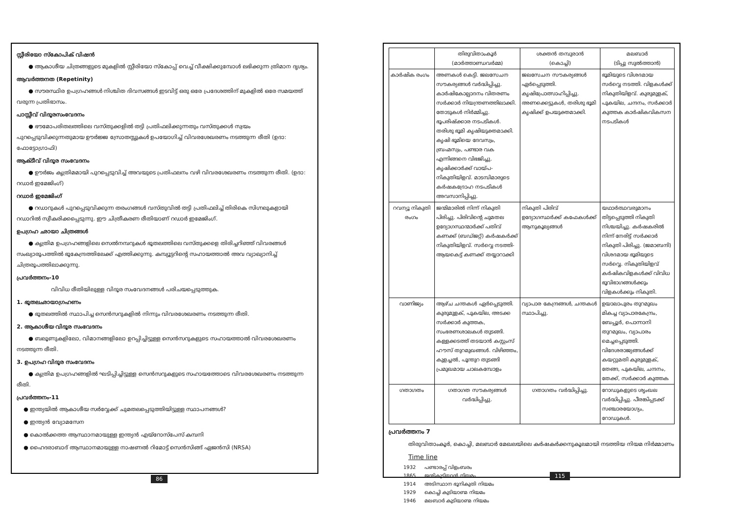സ്റ്റീരിയോ സ്കോപിക് വിഷൻ
● ആകാശീയ ചിത്രങ്ങളുടെ മുകളിൽ സ്റ്റീരിയോ സ്കോപ്പ് വെച്ച് വീക്ഷിക്കുമ്പോൾ ലഭിക്കുന്ന ത്രിമാന ദൃശ്യം.
ആവർത്തനത (Repetinity)
● സൗരസ്ഥിര ഉപഗ്രഹങ്ങൾ നിശ്ചിത ദിവസങ്ങൾ ഇടവിട്ട് ഒരു ഒരേ പ്രദേശത്തിന് മുകളിൽ ഒരേ സമയത്ത് വരുന്ന പ്രതിഭാസം.
പാസ്സീവ് വിദൂരസംവേദനം
● ഭൗമോപരിതലത്തിലെ വസ്തുക്കളിൽ തട്ടി പ്രതിഫലിക്കുന്നതും വസ്തുക്കൾ സ്വയം പുറപ്പെടുവിക്കുന്നതുമായ ഊർജ്ജ സ്രോതസ്സുകൾ ഉപയോഗിച്ച് വിവരശേഖരണം നടത്തുന്ന രീതി (ഉദാ: ഫോട്ടോഗ്രാഫി)
ആക്ടീവ് വിദൂര സംവേദനം
● ഊർജം കൃത്രിമമായി പുറപ്പെടുവിച്ച് അവയുടെ പ്രതിഫലനം വഴി വിവരശേഖരണം നടത്തുന്ന രീതി. (ഉദാ: റഡാർ ഇമേജിംഗ്)
റഡാർ ഇമേജിംഗ്
● റഡാറുകൾ പുറപ്പെടുവിക്കുന്ന തരംഗങ്ങൾ വസ്തുവിൽ തട്ടി പ്രതിഫലിച്ച് തിരികെ സിഗ്നലുകളായി റഡാറിൽ സ്വീകരിക്കപ്പെടുന്നു. ഈ ചിത്രീകരണ രീതിയാണ് റഡാർ ഇമേജിംഗ്.
ഉപഗ്രഹ ഛായാ ചിത്രങ്ങൾ
● കൃത്രിമ ഉപഗ്രഹങ്ങളിലെ സെൽനമ്പറുകൾ ഭൂതലത്തിലെ വസ്തുക്കളെ തിരിച്ചറിഞ്ഞ് വിവരങ്ങൾ സംഖ്യാരൂപത്തിൽ ഭൂകേന്ദ്രത്തിലേക്ക് എത്തിക്കുന്നു. കമ്പ്യൂട്ടറിന്റെ സഹായത്താൽ അവ വ്യാഖ്യാനിച്ച് ചിത്രരൂപത്തിലാക്കുന്നു.
പ്രവർത്തനം-10
വിവിധ രീതിയിലുള്ള വിദൂര സംവേദനങ്ങൾ പരിചയപ്പെടുത്തുക.
1. ഭൂതലഛായാഗ്രഹണം
● ഭൂതലത്തിൽ സ്ഥാപിച്ച സെൻസറുകളിൽ നിന്നും വിവരശേഖരണം നടത്തുന്ന രീതി.
2. ആകാശീയ വിദൂര സംവേദനം
● ബലൂണുകളിലോ, വിമാനങ്ങളിലോ ഉറപ്പിച്ചിട്ടുള്ള സെൻസറുകളുടെ സഹായത്താൽ വിവരശേഖരണം നടത്തുന്ന രീതി.
3. ഉപഗ്രഹ വിദൂര സംവേദനം
● കൃത്രിമ ഉപഗ്രഹങ്ങളിൽ ഘടിപ്പിച്ചിട്ടുള്ള സെൻസറുകളുടെ സഹായത്തോടെ വിവരശേഖരണം നടത്തുന്ന രീതി.
പ്രവർത്തനം-11
● ഇന്ത്യയിൽ ആകാശീയ സർവ്വേക്ക് ചുമതലപ്പെടുത്തിയിട്ടുള്ള സ്ഥാപനങ്ങൾ?
● ഇന്ത്യൻ വ്യോമസേന
● കൊൽക്കത്ത ആസ്ഥാനമായുള്ള ഇന്ത്യൻ എയ്റോസ്പേസ് കമ്പനി
● ഹൈദരാബാദ് ആസ്ഥാനമായുള്ള നാഷണൽ റിമോട്ട് സെൻസിങ്ങ് ഏജൻസി (NRSA)
86
| | തിരുവിതാംകൂർ (മാർത്താണ്ഡവർമ്മ) | ശക്തൻ തമ്പുരാൻ (കൊച്ചി) | മലബാർ (ടിപ്പു സുൽത്താൻ) |
| കാർഷിക രംഗം | അണകൾ കെട്ടി. ജലസേചന സൗകര്യങ്ങൾ വർദ്ധിപ്പിച്ചു. കാർഷികോല്പാദനം വിതരണം സർക്കാർ നിയന്ത്രണത്തിലാക്കി. തോടുകൾ നിർമ്മിച്ചു. ഭൂപരിഷ്ക്കാര നടപടികൾ. തരിശു ഭൂമി കൃഷിയുക്തമാക്കി. കൃഷി ഭൂമിയെ ദേവസ്വം, ബ്രഹ്മസ്വം, പണ്ടാര വക എന്നിങ്ങനെ വിഭജിച്ചു. കൃഷിക്കാർക്ക് വായ്പ-നികുതിയിളവ്. മാടമ്പിമാരുടെ കർഷകദ്രോഹ നടപടികൾ അവസാനിപ്പിച്ചു. | ജലസേചന സൗകര്യങ്ങൾ ഏർപ്പെടുത്തി. കൃഷിപ്രോത്സാഹിപ്പിച്ചു. അണക്കെട്ടുകൾ, തരിശു ഭൂമി കൃഷിക്ക് ഉപയുക്തമാക്കി. | ഭൂമിയുടെ വിശദമായ സർവ്വെ നടത്തി. വിളകൾക്ക് നികുതിയിളവ്. കുരുമുളക്, പുകയില, ചന്ദനം, സർക്കാർ കുത്തക കാർഷികവികസന നടപടികൾ |
| റവന്യൂ നികുതി രംഗം | ജന്മിമാരിൽ നിന്ന് നികുതി പിരിച്ചു. പിരിവിന്റെ ചുമതല ഉദ്യോഗസ്ഥന്മാർക്ക് പതിവ് കണക്ക് (ബഡ്ജറ്റ്) കർഷകർക്ക് നികുതിയിളവ്. സർവ്വെ നടത്തി- ആയകെട്ട് കണക്ക് തയ്യാറാക്കി | നികുതി പിരിവ് ഉദ്യോഗസ്ഥർക്ക് കഫേകൾക്ക് ആനുകൂല്യങ്ങൾ | യഥാർത്ഥവരുമാനം തിട്ടപ്പെടുത്തി നികുതി നിശ്ചയിച്ചു. കർഷകരിൽ നിന്ന് നേരിട്ട് സർക്കാർ നികുതി പിരിച്ചു. (ജമാബന്ദി) വിശദമായ ഭൂമിയുടെ സർവ്വെ. നികുതിയിളവ് കർഷികവിളകൾക്ക് വിവിധ ഭൂവിഭാഗങ്ങൾക്കും വിളകൾക്കും നികുതി. |
| വാണിജ്യം | ആഴ്ച ചന്തകൾ ഏർപ്പെടുത്തി. കുരുമുളക്, പുകയില, അടക്ക സർക്കാർ കുത്തക, സംഭരണശാലകൾ തുടങ്ങി. കള്ളക്കടത്ത് തടയാൻ കസ്റ്റംസ് ഹൗസ് തുറമുഖങ്ങൾ. വിഴിഞ്ഞം, കുളച്ചൽ, പൂന്തുറ തുടങ്ങി പ്രമുഖമായ ചാലകമ്പോളം | വ്യാപാര കേന്ദ്രങ്ങൾ, ചന്തകൾ സ്ഥാപിച്ചു. | ഉയാലാപുരം തുറമുഖം മികച്ച വ്യാപാരകേന്ദ്രം, ബേപ്പൂർ, പൊന്നാനി തുറമുഖം, വ്യാപാരം മെച്ചപ്പെടുത്തി. വിദേശരാജ്യങ്ങൾക്ക് കയറ്റുമതി കുരുമുളക്, തേങ്ങ, പുകയില, ചന്ദനം, തേക്ക്, സർക്കാർ കുത്തക |
| ഗതാഗതം | ഗതാഗത സൗകര്യങ്ങൾ വർദ്ധിപ്പിച്ചു. | ഗതാഗതം വർദ്ധിപ്പിച്ചു. | റോഡുകളുടെ ശൃംഖല വർദ്ധിപ്പിച്ചു. പീരങ്കിപ്പടക്ക് സഞ്ചാരയോഗ്യം, റോഡുകൾ. |
പ്രവർത്തനം 7
തിരുവിതാംകൂർ, കൊച്ചി, മലബാർ മേഖലയിലെ കർഷകർക്കനുകൂലമായി നടത്തിയ നിയമ നിർമ്മാണം
Time line
1932 പണ്ടാരപ്പ് വിളംബരം
1865 ജന്മികുടിയാൻ നിയമം
1914 അടിസ്ഥാന ഭൂനികുതി നിയമം
1929 കൊച്ചി കുടിയാണ്മ നിയമം
1946 മലബാർ കുടിയാണ്മ നിയമം
115